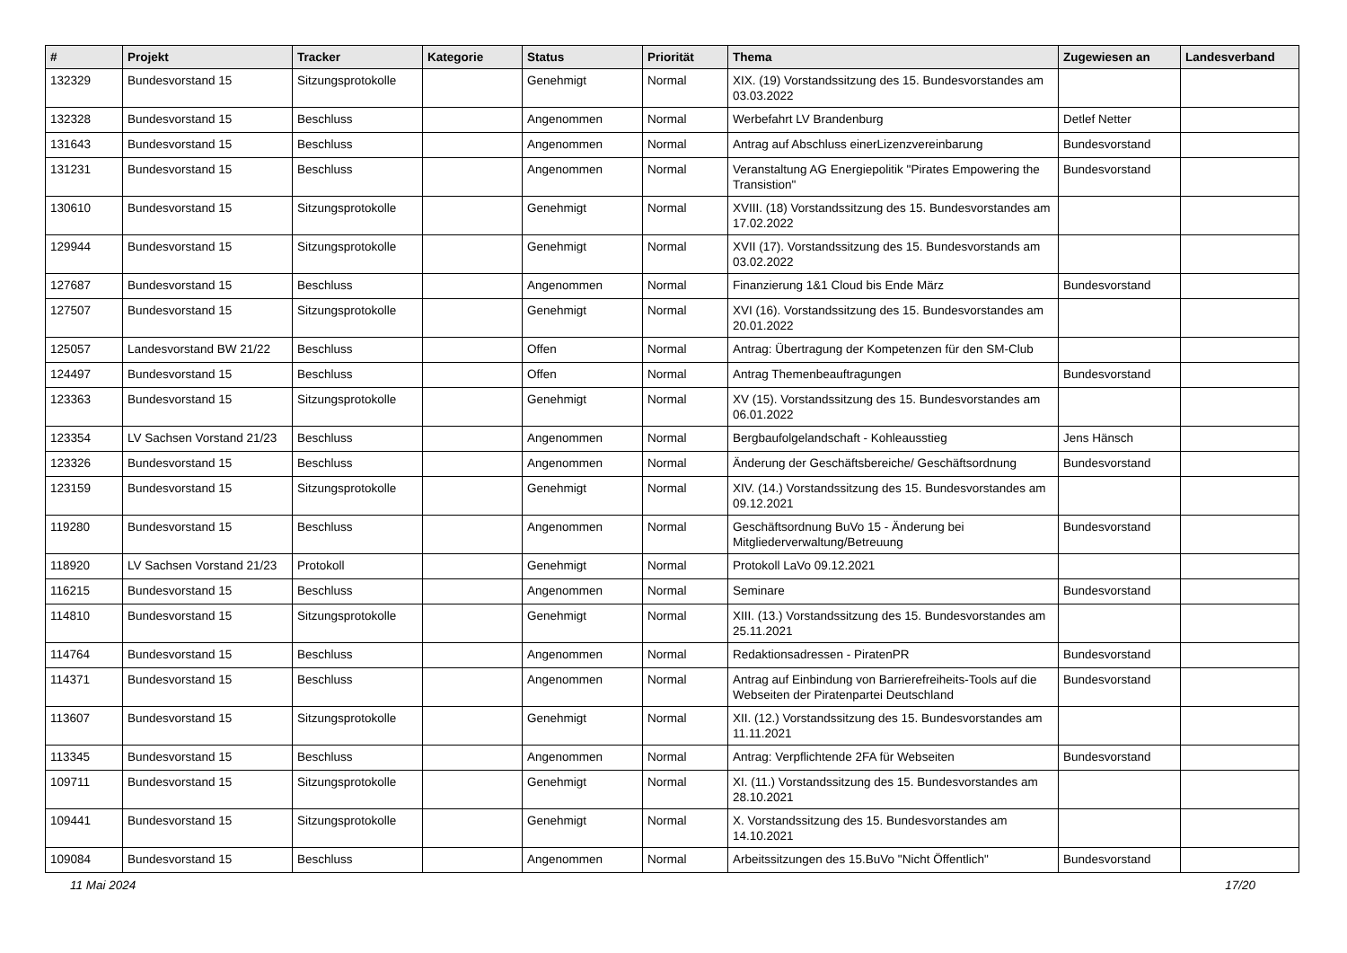| # | Projekt | Tracker | Kategorie | Status | Priorität | Thema | Zugewiesen an | Landesverband |
| --- | --- | --- | --- | --- | --- | --- | --- | --- |
| 132329 | Bundesvorstand 15 | Sitzungsprotokolle | | Genehmigt | Normal | XIX. (19) Vorstandssitzung des 15. Bundesvorstandes am 03.03.2022 | | |
| 132328 | Bundesvorstand 15 | Beschluss | | Angenommen | Normal | Werbefahrt LV Brandenburg | Detlef Netter | |
| 131643 | Bundesvorstand 15 | Beschluss | | Angenommen | Normal | Antrag auf Abschluss einerLizenzvereinbarung | Bundesvorstand | |
| 131231 | Bundesvorstand 15 | Beschluss | | Angenommen | Normal | Veranstaltung AG Energiepolitik "Pirates Empowering the Transistion" | Bundesvorstand | |
| 130610 | Bundesvorstand 15 | Sitzungsprotokolle | | Genehmigt | Normal | XVIII. (18) Vorstandssitzung des 15. Bundesvorstandes am 17.02.2022 | | |
| 129944 | Bundesvorstand 15 | Sitzungsprotokolle | | Genehmigt | Normal | XVII (17). Vorstandssitzung des 15. Bundesvorstands am 03.02.2022 | | |
| 127687 | Bundesvorstand 15 | Beschluss | | Angenommen | Normal | Finanzierung 1&1 Cloud bis Ende März | Bundesvorstand | |
| 127507 | Bundesvorstand 15 | Sitzungsprotokolle | | Genehmigt | Normal | XVI (16). Vorstandssitzung des 15. Bundesvorstandes am 20.01.2022 | | |
| 125057 | Landesvorstand BW 21/22 | Beschluss | | Offen | Normal | Antrag: Übertragung der Kompetenzen für den SM-Club | | |
| 124497 | Bundesvorstand 15 | Beschluss | | Offen | Normal | Antrag Themenbeauftragungen | Bundesvorstand | |
| 123363 | Bundesvorstand 15 | Sitzungsprotokolle | | Genehmigt | Normal | XV (15). Vorstandssitzung des 15. Bundesvorstandes am 06.01.2022 | | |
| 123354 | LV Sachsen Vorstand 21/23 | Beschluss | | Angenommen | Normal | Bergbaufolgelandschaft - Kohleausstieg | Jens Hänsch | |
| 123326 | Bundesvorstand 15 | Beschluss | | Angenommen | Normal | Änderung der Geschäftsbereiche/ Geschäftsordnung | Bundesvorstand | |
| 123159 | Bundesvorstand 15 | Sitzungsprotokolle | | Genehmigt | Normal | XIV. (14.) Vorstandssitzung des 15. Bundesvorstandes am 09.12.2021 | | |
| 119280 | Bundesvorstand 15 | Beschluss | | Angenommen | Normal | Geschäftsordnung BuVo 15 - Änderung bei Mitgliederverwaltung/Betreuung | Bundesvorstand | |
| 118920 | LV Sachsen Vorstand 21/23 | Protokoll | | Genehmigt | Normal | Protokoll LaVo 09.12.2021 | | |
| 116215 | Bundesvorstand 15 | Beschluss | | Angenommen | Normal | Seminare | Bundesvorstand | |
| 114810 | Bundesvorstand 15 | Sitzungsprotokolle | | Genehmigt | Normal | XIII. (13.) Vorstandssitzung des 15. Bundesvorstandes am 25.11.2021 | | |
| 114764 | Bundesvorstand 15 | Beschluss | | Angenommen | Normal | Redaktionsadressen - PiratenPR | Bundesvorstand | |
| 114371 | Bundesvorstand 15 | Beschluss | | Angenommen | Normal | Antrag auf Einbindung von Barrierefreiheits-Tools auf die Webseiten der Piratenpartei Deutschland | Bundesvorstand | |
| 113607 | Bundesvorstand 15 | Sitzungsprotokolle | | Genehmigt | Normal | XII. (12.) Vorstandssitzung des 15. Bundesvorstandes am 11.11.2021 | | |
| 113345 | Bundesvorstand 15 | Beschluss | | Angenommen | Normal | Antrag: Verpflichtende 2FA für Webseiten | Bundesvorstand | |
| 109711 | Bundesvorstand 15 | Sitzungsprotokolle | | Genehmigt | Normal | XI. (11.) Vorstandssitzung des 15. Bundesvorstandes am 28.10.2021 | | |
| 109441 | Bundesvorstand 15 | Sitzungsprotokolle | | Genehmigt | Normal | X. Vorstandssitzung des 15. Bundesvorstandes am 14.10.2021 | | |
| 109084 | Bundesvorstand 15 | Beschluss | | Angenommen | Normal | Arbeitssitzungen des 15.BuVo "Nicht Öffentlich" | Bundesvorstand | |
11 Mai 2024 17/20